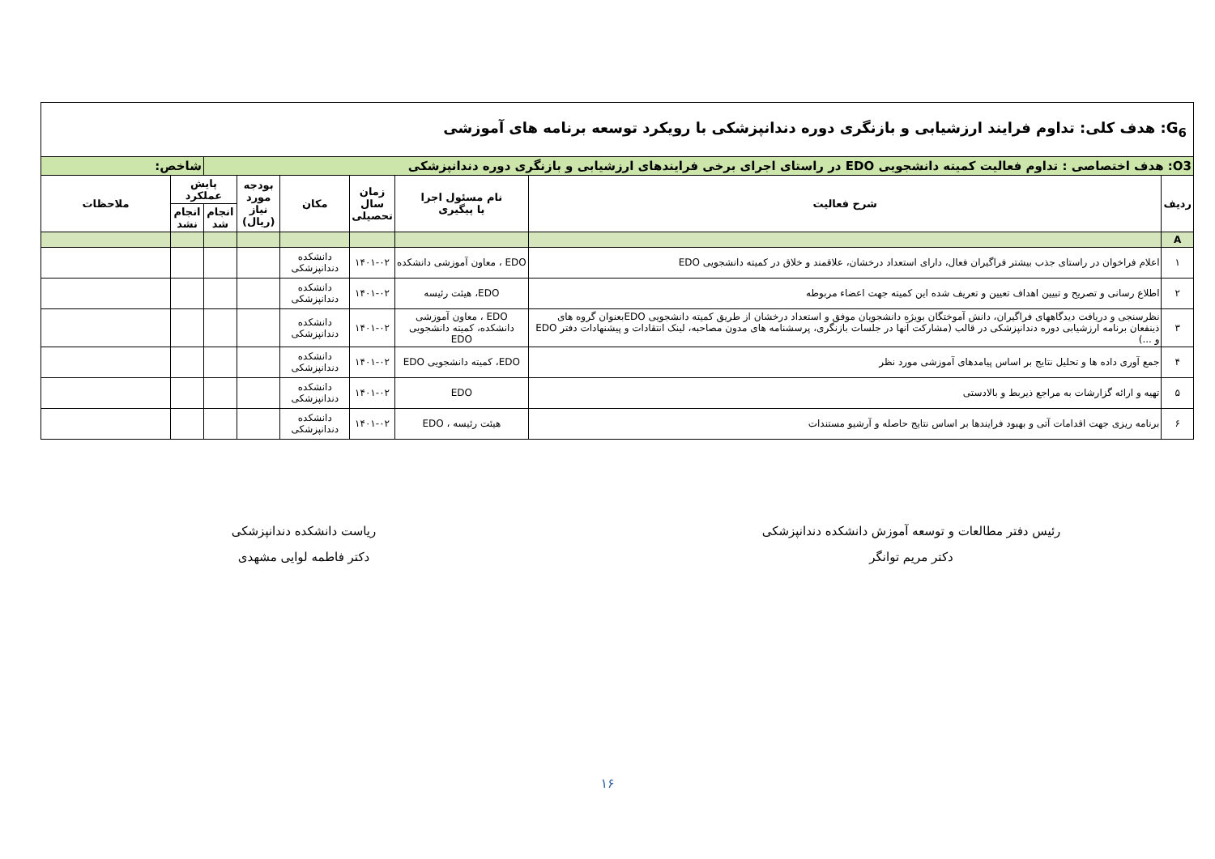| G<sub>6</sub>: هدف کلی: تداوم فرایند ارزشیابی و بازنگری دوره دندانپزشکی با رویکرد توسعه برنامه های آموزشی | | | | | | | | |
| O3: هدف اختصاصی : تداوم فعالیت کمیته دانشجویی EDO در راستای اجرای برخی فرایندهای ارزشیابی و بازنگری دوره دندانپزشکی | | | | | | | شاخص: | |
| ردیف | شرح فعالیت | نام مسئول اجرا یا پیگیری | زمان سال تحصیلی | مکان | بودجه مورد نیاز (ریال) | پایش عملکرد | | ملاحظات |
| | | | | | | انجام شد | انجام نشد | |
| A | | | | | | | | |
| ۱ | اعلام فراخوان در راستای جذب بیشتر فراگیران فعال، دارای استعداد درخشان، علاقمند و خلاق در کمیته دانشجویی EDO | EDO ، معاون آموزشی دانشکده | ۱۴۰۱-۰۲ | دانشکده دندانپزشکی | | | | |
| ۲ | اطلاع رسانی و تصریح و تبیین اهداف تعیین و تعریف شده این کمیته جهت اعضاء مربوطه | EDO، هیئت رئیسه | ۱۴۰۱-۰۲ | دانشکده دندانپزشکی | | | | |
| ۳ | نظرسنجی و دریافت دیدگاههای فراگیران، دانش آموختگان بویژه دانشجویان موفق و استعداد درخشان از طریق کمیته دانشجویی EDOبعنوان گروه های ذینفعان برنامه ارزشیابی دوره دندانپزشکی در قالب (مشارکت آنها در جلسات بازنگری، پرسشنامه های مدون مصاحبه، لینک انتقادات و پیشنهادات دفتر EDO و ...) | EDO ، معاون آموزشی دانشکده، کمیته دانشجویی EDO | ۱۴۰۱-۰۲ | دانشکده دندانپزشکی | | | | |
| ۴ | جمع آوری داده ها و تحلیل نتایج بر اساس پیامدهای آموزشی مورد نظر | EDO، کمیته دانشجویی EDO | ۱۴۰۱-۰۲ | دانشکده دندانپزشکی | | | | |
| ۵ | تهیه و ارائه گزارشات به مراجع ذیربط و بالادستی | EDO | ۱۴۰۱-۰۲ | دانشکده دندانپزشکی | | | | |
| ۶ | برنامه ریزی جهت اقدامات آتی و بهبود فرایندها بر اساس نتایج حاصله و آرشیو مستندات | هیئت رئیسه ، EDO | ۱۴۰۱-۰۲ | دانشکده دندانپزشکی | | | | |
رئیس دفتر مطالعات و توسعه آموزش دانشکده دندانپزشکی
دکتر مریم توانگر
ریاست دانشکده دندانپزشکی
دکتر فاطمه لوایی مشهدی
۱۶